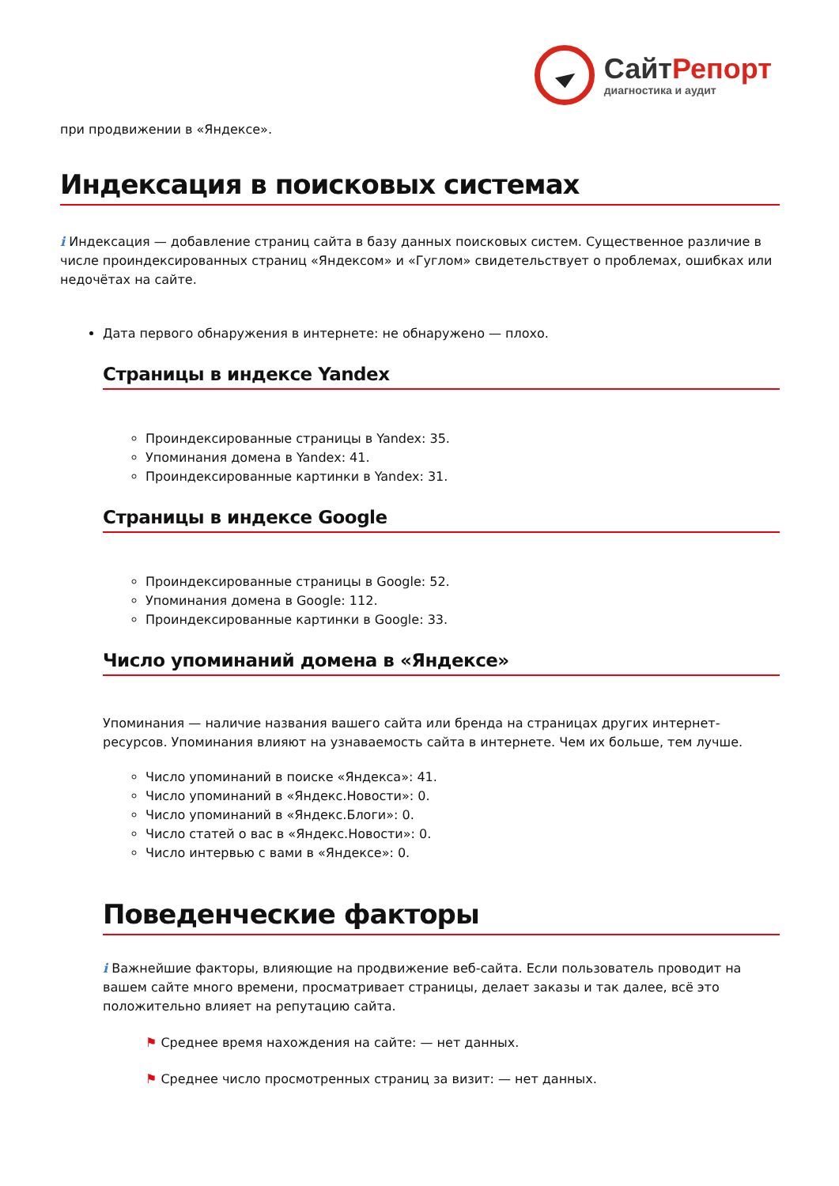Сайт Репорт
диагностика и аудит
при продвижении в «Яндексе».
Индексация в поисковых системах
i Индексация — добавление страниц сайта в базу данных поисковых систем. Существенное различие в числе проиндексированных страниц «Яндексом» и «Гуглом» свидетельствует о проблемах, ошибках или недочётах на сайте.
Дата первого обнаружения в интернете: не обнаружено — плохо.
Страницы в индексе Yandex
Проиндексированные страницы в Yandex: 35.
Упоминания домена в Yandex: 41.
Проиндексированные картинки в Yandex: 31.
Страницы в индексе Google
Проиндексированные страницы в Google: 52.
Упоминания домена в Google: 112.
Проиндексированные картинки в Google: 33.
Число упоминаний домена в «Яндексе»
Упоминания — наличие названия вашего сайта или бренда на страницах других интернет-ресурсов. Упоминания влияют на узнаваемость сайта в интернете. Чем их больше, тем лучше.
Число упоминаний в поиске «Яндекса»: 41.
Число упоминаний в «Яндекс.Новости»: 0.
Число упоминаний в «Яндекс.Блоги»: 0.
Число статей о вас в «Яндекс.Новости»: 0.
Число интервью с вами в «Яндексе»: 0.
Поведенческие факторы
i Важнейшие факторы, влияющие на продвижение веб-сайта. Если пользователь проводит на вашем сайте много времени, просматривает страницы, делает заказы и так далее, всё это положительно влияет на репутацию сайта.
⚑ Среднее время нахождения на сайте: — нет данных.
⚑ Среднее число просмотренных страниц за визит: — нет данных.